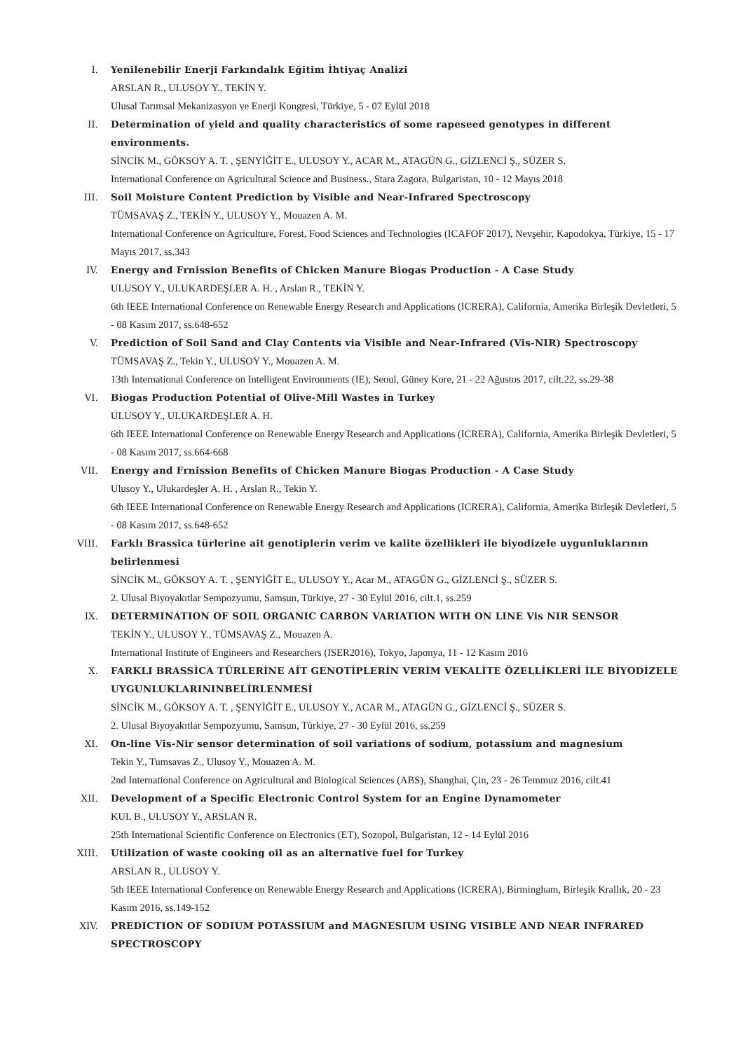I. Yenilenebilir Enerji Farkındalık Eğitim İhtiyaç Analizi
ARSLAN R., ULUSOY Y., TEKİN Y.
Ulusal Tarımsal Mekanizasyon ve Enerji Kongresi, Türkiye, 5 - 07 Eylül 2018
II. Determination of yield and quality characteristics of some rapeseed genotypes in different environments.
SİNCİK M., GÖKSOY A. T. , ŞENYİĞİT E., ULUSOY Y., ACAR M., ATAGÜN G., GİZLENCİ Ş., SÜZER S.
International Conference on Agricultural Science and Business., Stara Zagora, Bulgaristan, 10 - 12 Mayıs 2018
III. Soil Moisture Content Prediction by Visible and Near-Infrared Spectroscopy
TÜMSAVAŞ Z., TEKİN Y., ULUSOY Y., Mouazen A. M.
International Conference on Agriculture, Forest, Food Sciences and Technologies (ICAFOF 2017), Nevşehir, Kapodokya, Türkiye, 15 - 17 Mayıs 2017, ss.343
IV. Energy and Frnission Benefits of Chicken Manure Biogas Production - A Case Study
ULUSOY Y., ULUKARDEŞLER A. H. , Arslan R., TEKİN Y.
6th IEEE International Conference on Renewable Energy Research and Applications (ICRERA), California, Amerika Birleşik Devletleri, 5 - 08 Kasım 2017, ss.648-652
V. Prediction of Soil Sand and Clay Contents via Visible and Near-Infrared (Vis-NIR) Spectroscopy
TÜMSAVAŞ Z., Tekin Y., ULUSOY Y., Mouazen A. M.
13th International Conference on Intelligent Environments (IE), Seoul, Güney Kore, 21 - 22 Ağustos 2017, cilt.22, ss.29-38
VI. Biogas Production Potential of Olive-Mill Wastes in Turkey
ULUSOY Y., ULUKARDEŞLER A. H.
6th IEEE International Conference on Renewable Energy Research and Applications (ICRERA), California, Amerika Birleşik Devletleri, 5 - 08 Kasım 2017, ss.664-668
VII. Energy and Frnission Benefits of Chicken Manure Biogas Production - A Case Study
Ulusoy Y., Ulukardeşler A. H. , Arslan R., Tekin Y.
6th IEEE International Conference on Renewable Energy Research and Applications (ICRERA), California, Amerika Birleşik Devletleri, 5 - 08 Kasım 2017, ss.648-652
VIII.
Farklı Brassica türlerine ait genotiplerin verim ve kalite özellikleri ile biyodizele uygunluklarının belirlenmesi
SİNCİK M., GÖKSOY A. T. , ŞENYİĞİT E., ULUSOY Y., Acar M., ATAGÜN G., GİZLENCİ Ş., SÜZER S.
2. Ulusal Biyoyakıtlar Sempozyumu, Samsun, Türkiye, 27 - 30 Eylül 2016, cilt.1, ss.259
IX. DETERMINATION OF SOIL ORGANIC CARBON VARIATION WITH ON LINE Vis NIR SENSOR
TEKİN Y., ULUSOY Y., TÜMSAVAŞ Z., Mouazen A.
International Institute of Engineers and Researchers (ISER2016), Tokyo, Japonya, 11 - 12 Kasım 2016
X. FARKLI BRASSİCA TÜRLERİNE AİT GENOTİPLERİN VERİM VEKALİTE ÖZELLİKLERİ İLE BİYODİZELE UYGUNLUKLARININBELİRLENMESİ
SİNCİK M., GÖKSOY A. T. , ŞENYİĞİT E., ULUSOY Y., ACAR M., ATAGÜN G., GİZLENCİ Ş., SÜZER S.
2. Ulusal Biyoyakıtlar Sempozyumu, Samsun, Türkiye, 27 - 30 Eylül 2016, ss.259
XI. On-line Vis-Nir sensor determination of soil variations of sodium, potassium and magnesium
Tekin Y., Tumsavas Z., Ulusoy Y., Mouazen A. M.
2nd International Conference on Agricultural and Biological Sciences (ABS), Shanghai, Çin, 23 - 26 Temmuz 2016, cilt.41
XII. Development of a Specific Electronic Control System for an Engine Dynamometer
KUL B., ULUSOY Y., ARSLAN R.
25th International Scientific Conference on Electronics (ET), Sozopol, Bulgaristan, 12 - 14 Eylül 2016
XIII.
Utilization of waste cooking oil as an alternative fuel for Turkey
ARSLAN R., ULUSOY Y.
5th IEEE International Conference on Renewable Energy Research and Applications (ICRERA), Birmingham, Birleşik Krallık, 20 - 23 Kasım 2016, ss.149-152
XIV. PREDICTION OF SODIUM POTASSIUM and MAGNESIUM USING VISIBLE AND NEAR INFRARED SPECTROSCOPY